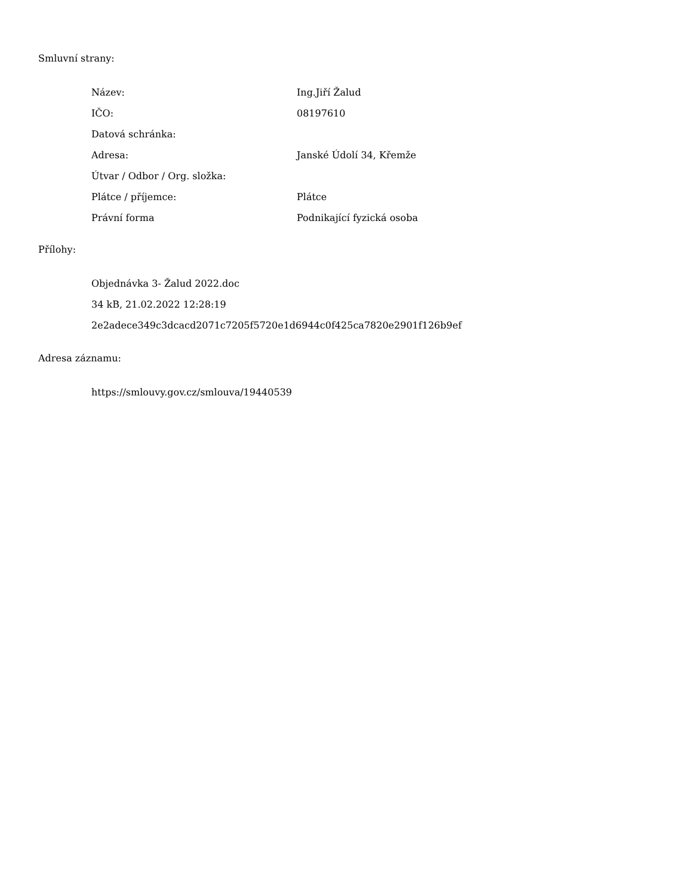Smluvní strany:
| Název: | Ing.Jiří Žalud |
| IČO: | 08197610 |
| Datová schránka: | |
| Adresa: | Janské Údolí 34, Křemže |
| Útvar / Odbor / Org. složka: | |
| Plátce / příjemce: | Plátce |
| Právní forma | Podnikající fyzická osoba |
Přílohy:
Objednávka 3- Žalud 2022.doc
34 kB, 21.02.2022 12:28:19
2e2adece349c3dcacd2071c7205f5720e1d6944c0f425ca7820e2901f126b9ef
Adresa záznamu:
https://smlouvy.gov.cz/smlouva/19440539